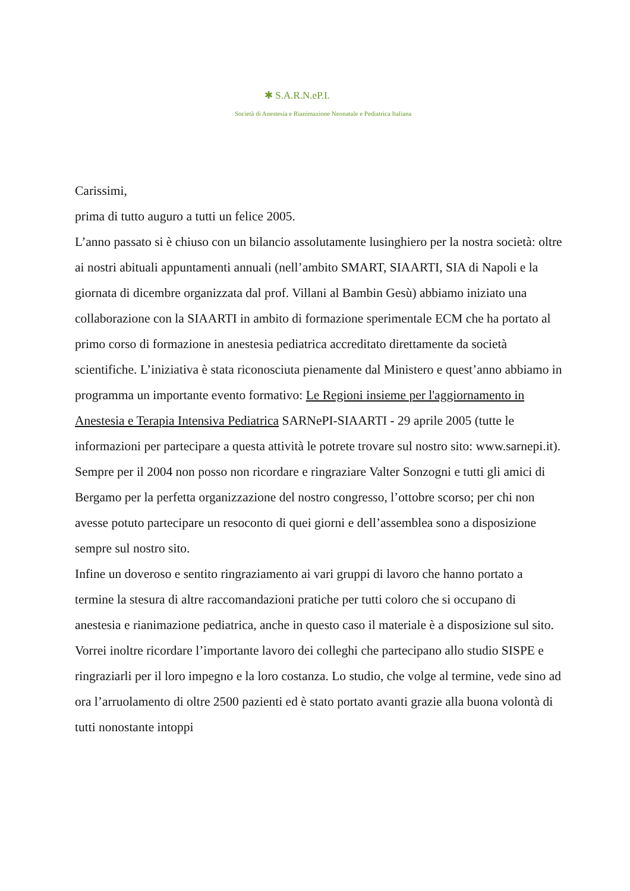✱ S.A.R.N.eP.I.
Società di Anestesia e Rianimazione Neonatale e Pediatrica Italiana
Carissimi,
prima di tutto auguro a tutti un felice 2005.
L’anno passato si è chiuso con un bilancio assolutamente lusinghiero per la nostra società: oltre ai nostri abituali appuntamenti annuali (nell’ambito SMART, SIAARTI, SIA di Napoli e la giornata di dicembre organizzata dal prof. Villani al Bambin Gesù) abbiamo iniziato una collaborazione con la SIAARTI in ambito di formazione sperimentale ECM che ha portato al primo corso di formazione in anestesia pediatrica accreditato direttamente da società scientifiche. L’iniziativa è stata riconosciuta pienamente dal Ministero e quest’anno abbiamo in programma un importante evento formativo: Le Regioni insieme per l'aggiornamento in Anestesia e Terapia Intensiva Pediatrica SARNePI-SIAARTI - 29 aprile 2005 (tutte le informazioni per partecipare a questa attività le potrete trovare sul nostro sito: www.sarnepi.it).
Sempre per il 2004 non posso non ricordare e ringraziare Valter Sonzogni e tutti gli amici di Bergamo per la perfetta organizzazione del nostro congresso, l’ottobre scorso; per chi non avesse potuto partecipare un resoconto di quei giorni e dell’assemblea sono a disposizione sempre sul nostro sito.
Infine un doveroso e sentito ringraziamento ai vari gruppi di lavoro che hanno portato a termine la stesura di altre raccomandazioni pratiche per tutti coloro che si occupano di anestesia e rianimazione pediatrica, anche in questo caso il materiale è a disposizione sul sito.
Vorrei inoltre ricordare l’importante lavoro dei colleghi che partecipano allo studio SISPE e ringraziarli per il loro impegno e la loro costanza. Lo studio, che volge al termine, vede sino ad ora l’arruolamento di oltre 2500 pazienti ed è stato portato avanti grazie alla buona volontà di tutti nonostante intoppi